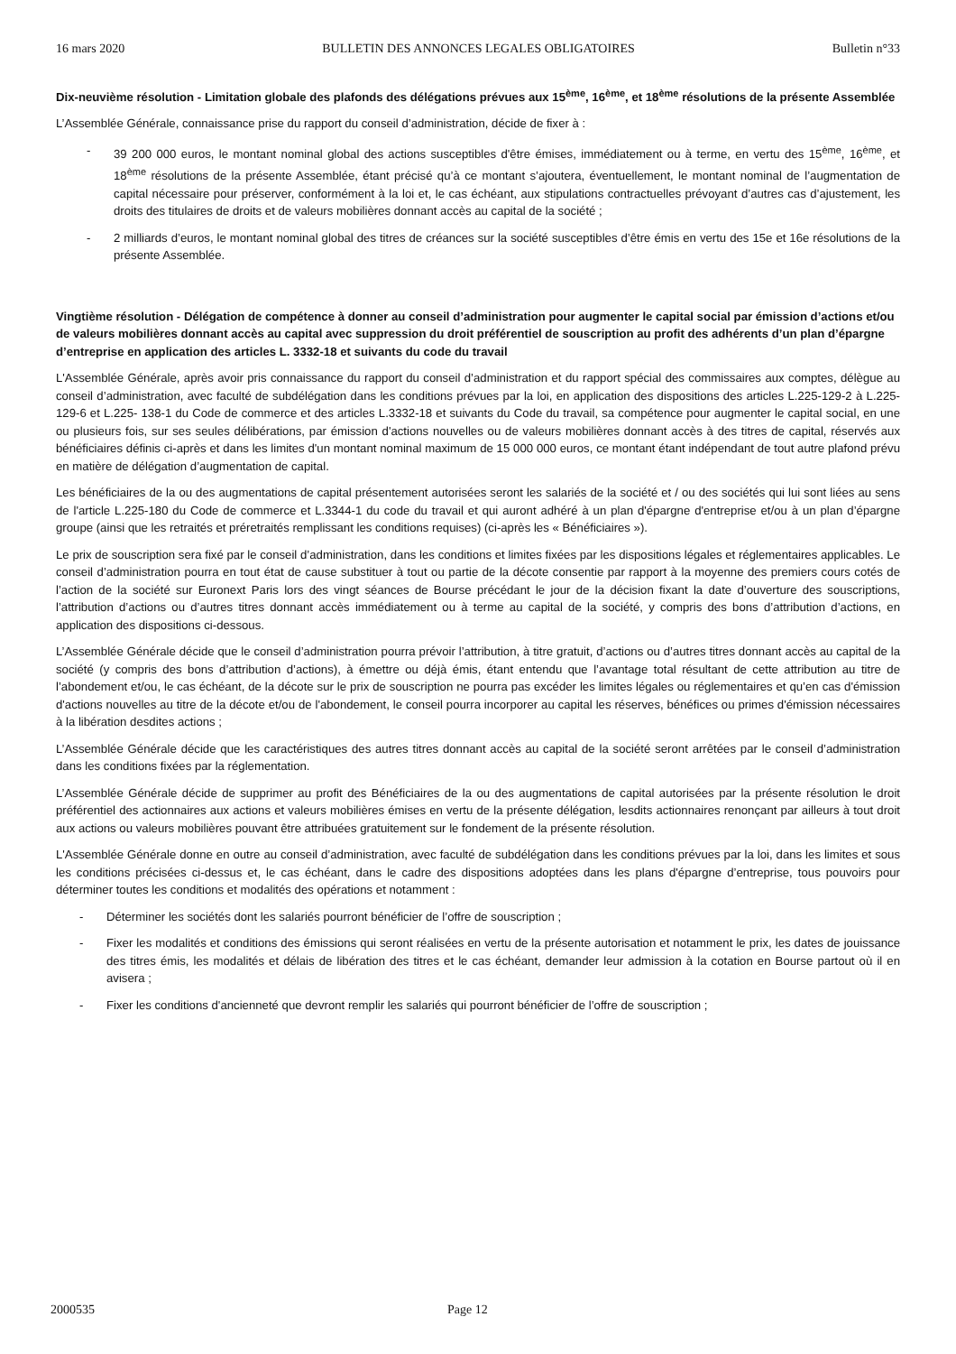16 mars 2020 BULLETIN DES ANNONCES LEGALES OBLIGATOIRES Bulletin n°33
Dix-neuvième résolution - Limitation globale des plafonds des délégations prévues aux 15<sup>ème</sup>, 16<sup>ème</sup>, et 18<sup>ème</sup> résolutions de la présente Assemblée
L’Assemblée Générale, connaissance prise du rapport du conseil d’administration, décide de fixer à :
- 39 200 000 euros, le montant nominal global des actions susceptibles d'être émises, immédiatement ou à terme, en vertu des 15<sup>ème</sup>, 16<sup>ème</sup>, et 18<sup>ème</sup> résolutions de la présente Assemblée, étant précisé qu’à ce montant s’ajoutera, éventuellement, le montant nominal de l’augmentation de capital nécessaire pour préserver, conformément à la loi et, le cas échéant, aux stipulations contractuelles prévoyant d’autres cas d’ajustement, les droits des titulaires de droits et de valeurs mobilières donnant accès au capital de la société ;
- 2 milliards d’euros, le montant nominal global des titres de créances sur la société susceptibles d’être émis en vertu des 15e et 16e résolutions de la présente Assemblée.
Vingtième résolution - Délégation de compétence à donner au conseil d’administration pour augmenter le capital social par émission d’actions et/ou de valeurs mobilières donnant accès au capital avec suppression du droit préférentiel de souscription au profit des adhérents d’un plan d’épargne d’entreprise en application des articles L. 3332-18 et suivants du code du travail
L'Assemblée Générale, après avoir pris connaissance du rapport du conseil d’administration et du rapport spécial des commissaires aux comptes, délègue au conseil d’administration, avec faculté de subdélégation dans les conditions prévues par la loi, en application des dispositions des articles L.225-129-2 à L.225-129-6 et L.225- 138-1 du Code de commerce et des articles L.3332-18 et suivants du Code du travail, sa compétence pour augmenter le capital social, en une ou plusieurs fois, sur ses seules délibérations, par émission d'actions nouvelles ou de valeurs mobilières donnant accès à des titres de capital, réservés aux bénéficiaires définis ci-après et dans les limites d'un montant nominal maximum de 15 000 000 euros, ce montant étant indépendant de tout autre plafond prévu en matière de délégation d’augmentation de capital.
Les bénéficiaires de la ou des augmentations de capital présentement autorisées seront les salariés de la société et / ou des sociétés qui lui sont liées au sens de l'article L.225-180 du Code de commerce et L.3344-1 du code du travail et qui auront adhéré à un plan d'épargne d'entreprise et/ou à un plan d’épargne groupe (ainsi que les retraités et préretraités remplissant les conditions requises) (ci-après les « Bénéficiaires »).
Le prix de souscription sera fixé par le conseil d’administration, dans les conditions et limites fixées par les dispositions légales et réglementaires applicables. Le conseil d’administration pourra en tout état de cause substituer à tout ou partie de la décote consentie par rapport à la moyenne des premiers cours cotés de l’action de la société sur Euronext Paris lors des vingt séances de Bourse précédant le jour de la décision fixant la date d’ouverture des souscriptions, l’attribution d’actions ou d’autres titres donnant accès immédiatement ou à terme au capital de la société, y compris des bons d’attribution d’actions, en application des dispositions ci-dessous.
L’Assemblée Générale décide que le conseil d’administration pourra prévoir l’attribution, à titre gratuit, d’actions ou d’autres titres donnant accès au capital de la société (y compris des bons d’attribution d’actions), à émettre ou déjà émis, étant entendu que l’avantage total résultant de cette attribution au titre de l’abondement et/ou, le cas échéant, de la décote sur le prix de souscription ne pourra pas excéder les limites légales ou réglementaires et qu’en cas d'émission d'actions nouvelles au titre de la décote et/ou de l'abondement, le conseil pourra incorporer au capital les réserves, bénéfices ou primes d'émission nécessaires à la libération desdites actions ;
L’Assemblée Générale décide que les caractéristiques des autres titres donnant accès au capital de la société seront arrêtées par le conseil d’administration dans les conditions fixées par la réglementation.
L’Assemblée Générale décide de supprimer au profit des Bénéficiaires de la ou des augmentations de capital autorisées par la présente résolution le droit préférentiel des actionnaires aux actions et valeurs mobilières émises en vertu de la présente délégation, lesdits actionnaires renonçant par ailleurs à tout droit aux actions ou valeurs mobilières pouvant être attribuées gratuitement sur le fondement de la présente résolution.
L'Assemblée Générale donne en outre au conseil d’administration, avec faculté de subdélégation dans les conditions prévues par la loi, dans les limites et sous les conditions précisées ci-dessus et, le cas échéant, dans le cadre des dispositions adoptées dans les plans d'épargne d’entreprise, tous pouvoirs pour déterminer toutes les conditions et modalités des opérations et notamment :
- Déterminer les sociétés dont les salariés pourront bénéficier de l’offre de souscription ;
- Fixer les modalités et conditions des émissions qui seront réalisées en vertu de la présente autorisation et notamment le prix, les dates de jouissance des titres émis, les modalités et délais de libération des titres et le cas échéant, demander leur admission à la cotation en Bourse partout où il en avisera ;
- Fixer les conditions d'ancienneté que devront remplir les salariés qui pourront bénéficier de l’offre de souscription ;
2000535 Page 12